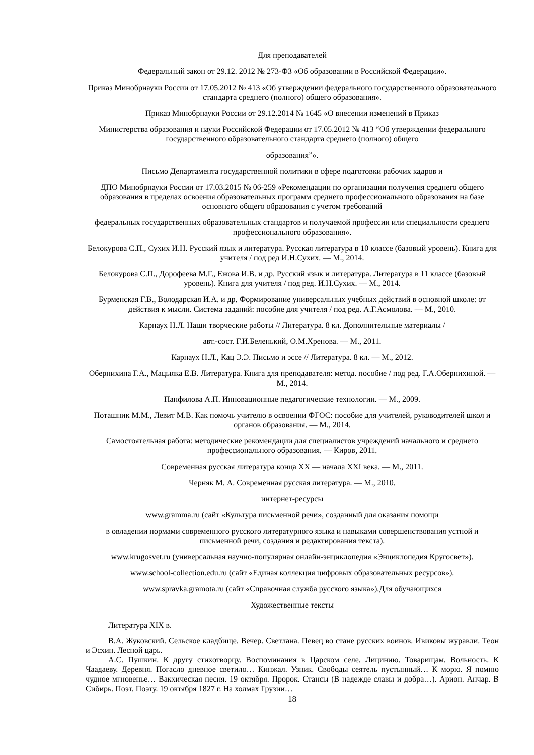Для преподавателей
Федеральный закон от 29.12. 2012 № 273-ФЗ «Об образовании в Российской Федерации».
Приказ Минобрнауки России от 17.05.2012 № 413 «Об утверждении федерального государственного образовательного стандарта среднего (полного) общего образования».
Приказ Минобрнауки России от 29.12.2014 № 1645 «О внесении изменений в Приказ
Министерства образования и науки Российской Федерации от 17.05.2012 № 413 “Об утверждении федерального государственного образовательного стандарта среднего (полного) общего
образования”».
Письмо Департамента государственной политики в сфере подготовки рабочих кадров и
ДПО Минобрнауки России от 17.03.2015 № 06-259 «Рекомендации по организации получения среднего общего образования в пределах освоения образовательных программ среднего профессионального образования на базе основного общего образования с учетом требований
федеральных государственных образовательных стандартов и получаемой профессии или специальности среднего профессионального образования».
Белокурова С.П., Сухих И.Н. Русский язык и литература. Русская литература в 10 классе (базовый уровень). Книга для учителя / под ред И.Н.Сухих. — М., 2014.
Белокурова С.П., Дорофеева М.Г., Ежова И.В. и др. Русский язык и литература. Литература в 11 классе (базовый уровень). Книга для учителя / под ред. И.Н.Сухих. — М., 2014.
Бурменская Г.В., Володарская И.А. и др. Формирование универсальных учебных действий в основной школе: от действия к мысли. Система заданий: пособие для учителя / под ред. А.Г.Асмолова. — М., 2010.
Карнаух Н.Л. Наши творческие работы // Литература. 8 кл. Дополнительные материалы /
авт.-сост. Г.И.Беленький, О.М.Хренова. — М., 2011.
Карнаух Н.Л., Кац Э.Э. Письмо и эссе // Литература. 8 кл. — М., 2012.
Обернихина Г.А., Мацыяка Е.В. Литература. Книга для преподавателя: метод. пособие / под ред. Г.А.Обернихиной. — М., 2014.
Панфилова А.П. Инновационные педагогические технологии. — М., 2009.
Поташник М.М., Левит М.В. Как помочь учителю в освоении ФГОС: пособие для учителей, руководителей школ и органов образования. — М., 2014.
Самостоятельная работа: методические рекомендации для специалистов учреждений начального и среднего профессионального образования. — Киров, 2011.
Современная русская литература конца XX — начала XXI века. — М., 2011.
Черняк М. А. Современная русская литература. — М., 2010.
интернет-ресурсы
www.gramma.ru (сайт «Культура письменной речи», созданный для оказания помощи
в овладении нормами современного русского литературного языка и навыками совершенствования устной и письменной речи, создания и редактирования текста).
www.krugosvet.ru (универсальная научно-популярная онлайн-энциклопедия «Энциклопедия Кругосвет»).
www.school-collection.edu.ru (сайт «Единая коллекция цифровых образовательных ресурсов»).
www.spravka.gramota.ru (сайт «Справочная служба русского языка»).Для обучающихся
Художественные тексты
Литература XIX в.
В.А. Жуковский. Сельское кладбище. Вечер. Светлана. Певец во стане русских воинов. Ивиковы журавли. Теон и Эсхин. Лесной царь.
А.С. Пушкин. К другу стихотворцу. Воспоминания в Царском селе. Лицинию. Товарищам. Вольность. К Чаадаеву. Деревня. Погасло дневное светило… Кинжал. Узник. Свободы сеятель пустынный… К морю. Я помню чудное мгновенье… Вакхическая песня. 19 октября. Пророк. Стансы (В надежде славы и добра…). Арион. Анчар. В Сибирь. Поэт. Поэту. 19 октября 1827 г. На холмах Грузии…
18